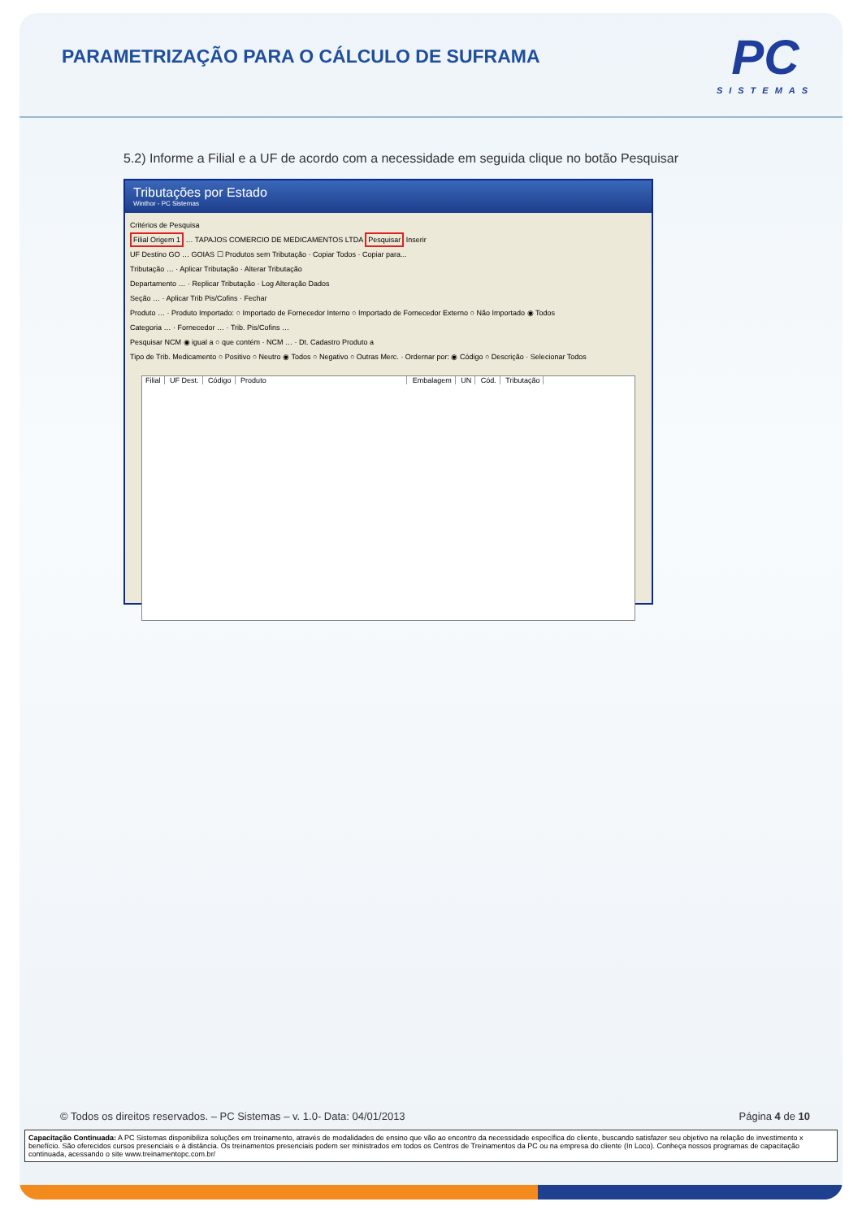PARAMETRIZAÇÃO PARA O CÁLCULO DE SUFRAMA
PC
SISTEMAS
5.2) Informe a Filial e a UF de acordo com a necessidade em seguida clique no botão Pesquisar
Tributações por Estado
Winthor - PC Sistemas
Critérios de Pesquisa
Filial Origem 1 … TAPAJOS COMERCIO DE MEDICAMENTOS LTDA Pesquisar Inserir
UF Destino GO … GOIAS ☐ Produtos sem Tributação · Copiar Todos · Copiar para...
Tributação … · Aplicar Tributação · Alterar Tributação
Departamento … · Replicar Tributação · Log Alteração Dados
Seção … · Aplicar Trib Pis/Cofins · Fechar
Produto … · Produto Importado: ○ Importado de Fornecedor Interno ○ Importado de Fornecedor Externo ○ Não Importado ◉ Todos
Categoria … · Fornecedor … · Trib. Pis/Cofins …
Pesquisar NCM ◉ igual a ○ que contém · NCM … · Dt. Cadastro Produto a
Tipo de Trib. Medicamento ○ Positivo ○ Neutro ◉ Todos ○ Negativo ○ Outras Merc. · Ordernar por: ◉ Código ○ Descrição · Selecionar Todos
Filial UF Dest. Código Produto Embalagem UN Cód. Tributação
© Todos os direitos reservados. – PC Sistemas – v. 1.0- Data: 04/01/2013 Página 4 de 10
Capacitação Continuada: A PC Sistemas disponibiliza soluções em treinamento, através de modalidades de ensino que vão ao encontro da necessidade específica do cliente, buscando satisfazer seu objetivo na relação de investimento x benefício. São oferecidos cursos presenciais e à distância. Os treinamentos presenciais podem ser ministrados em todos os Centros de Treinamentos da PC ou na empresa do cliente (In Loco). Conheça nossos programas de capacitação continuada, acessando o site www.treinamentopc.com.br/